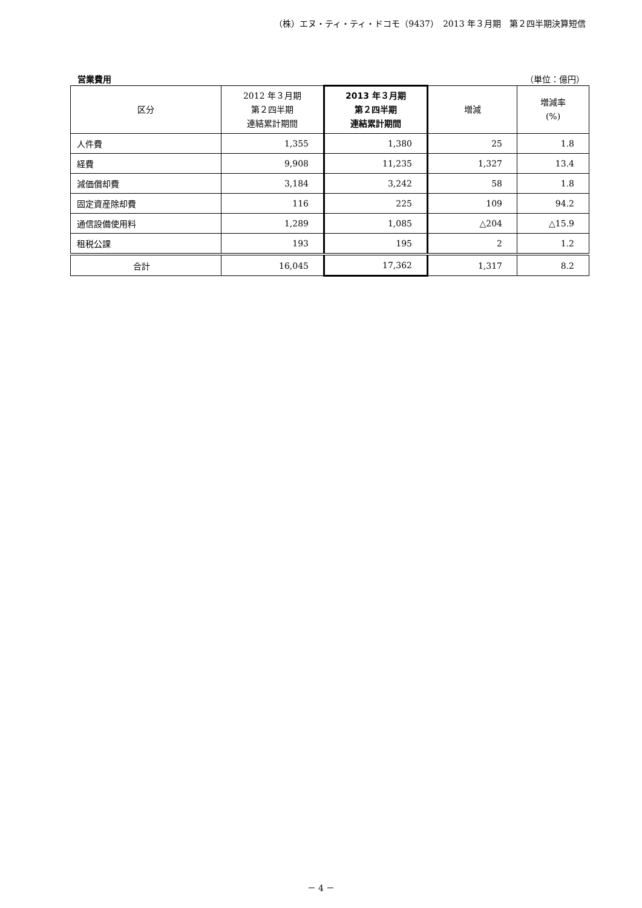（株）エヌ・ティ・ティ・ドコモ（9437）　2013 年３月期　第２四半期決算短信
営業費用 （単位：億円）
| 区分 | 2012 年３月期 第２四半期 連結累計期間 | 2013 年３月期 第２四半期 連結累計期間 | 増減 | 増減率 (%) |
| --- | --- | --- | --- | --- |
| 人件費 | 1,355 | 1,380 | 25 | 1.8 |
| 経費 | 9,908 | 11,235 | 1,327 | 13.4 |
| 減価償却費 | 3,184 | 3,242 | 58 | 1.8 |
| 固定資産除却費 | 116 | 225 | 109 | 94.2 |
| 通信設備使用料 | 1,289 | 1,085 | △204 | △15.9 |
| 租税公課 | 193 | 195 | 2 | 1.2 |
| 合計 | 16,045 | 17,362 | 1,317 | 8.2 |
－ 4 －